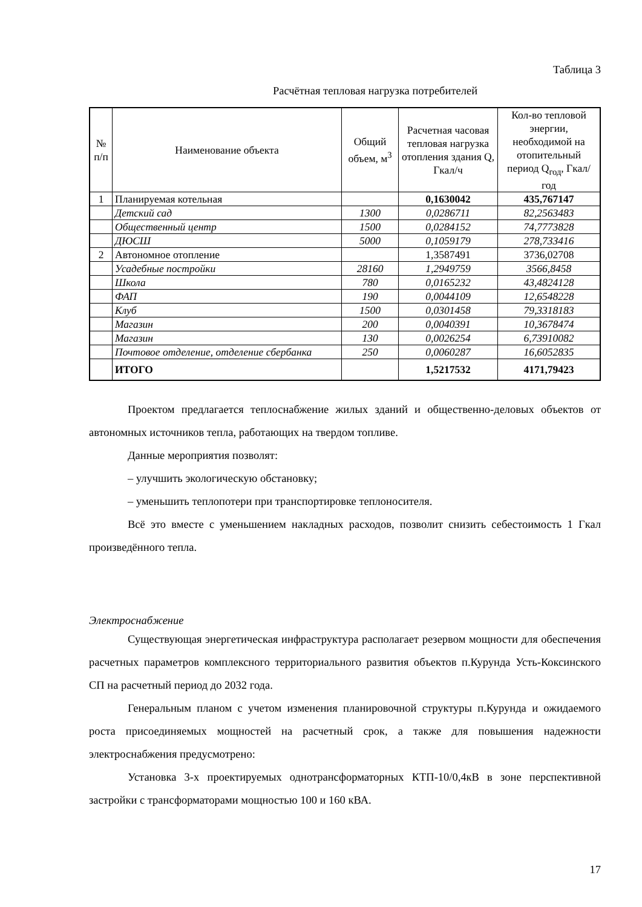Таблица 3
Расчётная тепловая нагрузка потребителей
| № п/п | Наименование объекта | Общий объем, м<sup>3</sup> | Расчетная часовая тепловая нагрузка отопления здания Q, Гкал/ч | Кол-во тепловой энергии, необходимой на отопительный период Q<sub>год</sub>, Гкал/год |
| --- | --- | --- | --- | --- |
| 1 | Планируемая котельная | | 0,1630042 | 435,767147 |
| | Детский сад | 1300 | 0,0286711 | 82,2563483 |
| | Общественный центр | 1500 | 0,0284152 | 74,7773828 |
| | ДЮСШ | 5000 | 0,1059179 | 278,733416 |
| 2 | Автономное отопление | | 1,3587491 | 3736,02708 |
| | Усадебные постройки | 28160 | 1,2949759 | 3566,8458 |
| | Школа | 780 | 0,0165232 | 43,4824128 |
| | ФАП | 190 | 0,0044109 | 12,6548228 |
| | Клуб | 1500 | 0,0301458 | 79,3318183 |
| | Магазин | 200 | 0,0040391 | 10,3678474 |
| | Магазин | 130 | 0,0026254 | 6,73910082 |
| | Почтовое отделение, отделение сбербанка | 250 | 0,0060287 | 16,6052835 |
| | ИТОГО | | 1,5217532 | 4171,79423 |
Проектом предлагается теплоснабжение жилых зданий и общественно-деловых объектов от автономных источников тепла, работающих на твердом топливе.
Данные мероприятия позволят:
– улучшить экологическую обстановку;
– уменьшить теплопотери при транспортировке теплоносителя.
Всё это вместе с уменьшением накладных расходов, позволит снизить себестоимость 1 Гкал произведённого тепла.
Электроснабжение
Существующая энергетическая инфраструктура располагает резервом мощности для обеспечения расчетных параметров комплексного территориального развития объектов п.Курунда Усть-Коксинского СП на расчетный период до 2032 года.
Генеральным планом с учетом изменения планировочной структуры п.Курунда и ожидаемого роста присоединяемых мощностей на расчетный срок, а также для повышения надежности электроснабжения предусмотрено:
Установка 3-х проектируемых однотрансформаторных КТП-10/0,4кВ в зоне перспективной застройки с трансформаторами мощностью 100 и 160 кВА.
17